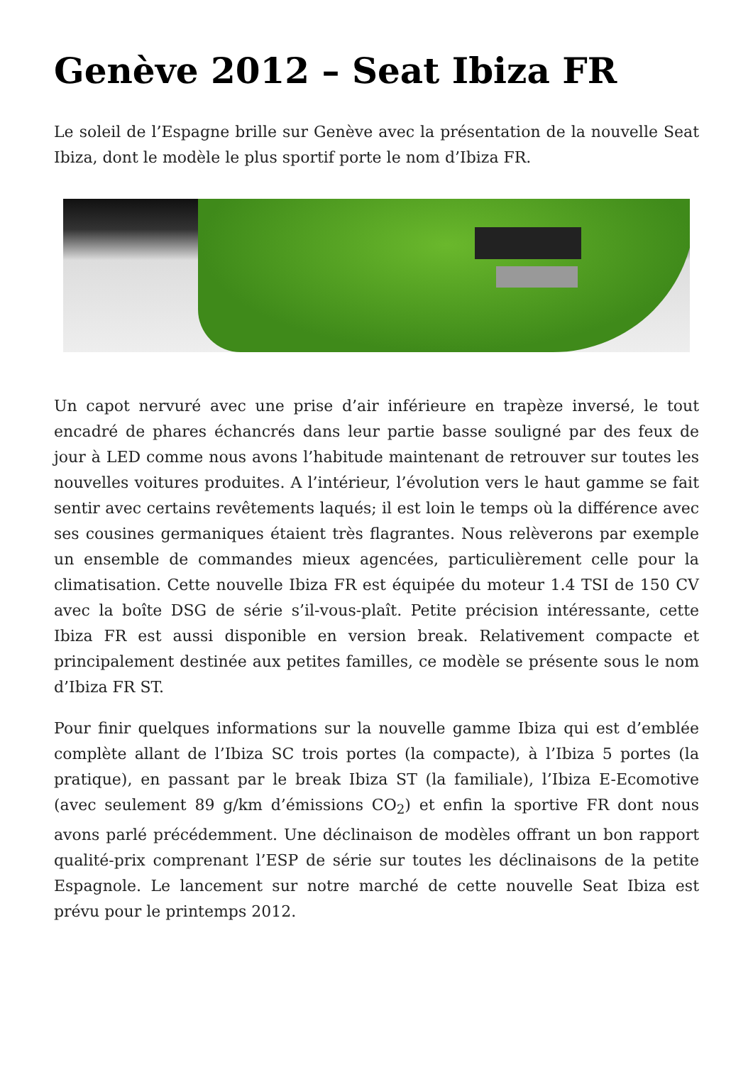Genève 2012 – Seat Ibiza FR
Le soleil de l’Espagne brille sur Genève avec la présentation de la nouvelle Seat Ibiza, dont le modèle le plus sportif porte le nom d’Ibiza FR.
Un capot nervuré avec une prise d’air inférieure en trapèze inversé, le tout encadré de phares échancrés dans leur partie basse souligné par des feux de jour à LED comme nous avons l’habitude maintenant de retrouver sur toutes les nouvelles voitures produites. A l’intérieur, l’évolution vers le haut gamme se fait sentir avec certains revêtements laqués; il est loin le temps où la différence avec ses cousines germaniques étaient très flagrantes. Nous relèverons par exemple un ensemble de commandes mieux agencées, particulièrement celle pour la climatisation. Cette nouvelle Ibiza FR est équipée du moteur 1.4 TSI de 150 CV avec la boîte DSG de série s’il-vous-plaît. Petite précision intéressante, cette Ibiza FR est aussi disponible en version break. Relativement compacte et principalement destinée aux petites familles, ce modèle se présente sous le nom d’Ibiza FR ST.
Pour finir quelques informations sur la nouvelle gamme Ibiza qui est d’emblée complète allant de l’Ibiza SC trois portes (la compacte), à l’Ibiza 5 portes (la pratique), en passant par le break Ibiza ST (la familiale), l’Ibiza E-Ecomotive (avec seulement 89 g/km d’émissions CO<sub>2</sub>) et enfin la sportive FR dont nous avons parlé précédemment. Une déclinaison de modèles offrant un bon rapport qualité-prix comprenant l’ESP de série sur toutes les déclinaisons de la petite Espagnole. Le lancement sur notre marché de cette nouvelle Seat Ibiza est prévu pour le printemps 2012.